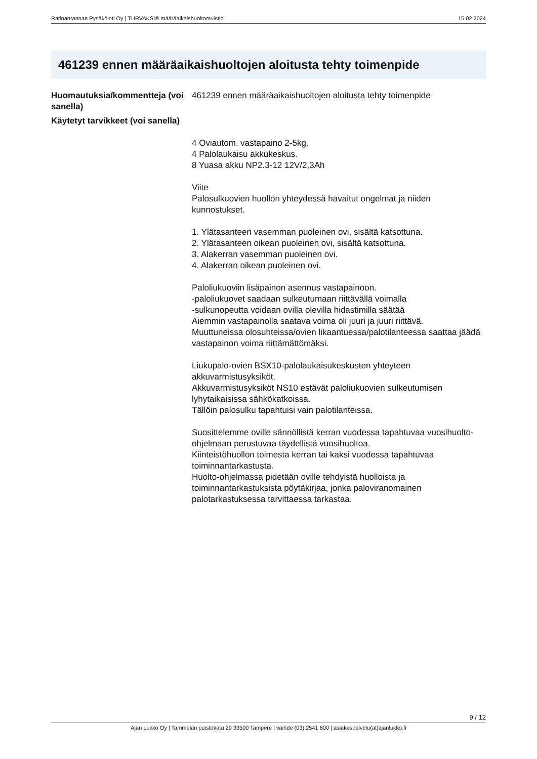Ratinanrannan Pysäköinti Oy | TURVAKSI® määräaikaishuoltomuistio 15.02.2024
461239 ennen määräaikaishuoltojen aloitusta tehty toimenpide
| Huomautuksia/kommentteja (voi sanella) | 461239 ennen määräaikaishuoltojen aloitusta tehty toimenpide |
| Käytetyt tarvikkeet (voi sanella) | 4 Oviautom. vastapaino 2-5kg. 4 Palolaukaisu akkukeskus. 8 Yuasa akku NP2.3-12 12V/2,3Ah Viite Palosulkuovien huollon yhteydessä havaitut ongelmat ja niiden kunnostukset. 1. Ylätasanteen vasemman puoleinen ovi, sisältä katsottuna. 2. Ylätasanteen oikean puoleinen ovi, sisältä katsottuna. 3. Alakerran vasemman puoleinen ovi. 4. Alakerran oikean puoleinen ovi. Paloliukuoviin lisäpainon asennus vastapainoon. -paloliukuovet saadaan sulkeutumaan riittävällä voimalla -sulkunopeutta voidaan ovilla olevilla hidastimilla säätää Aiemmin vastapainolla saatava voima oli juuri ja juuri riittävä. Muuttuneissa olosuhteissa/ovien likaantuessa/palotilanteessa saattaa jäädä vastapainon voima riittämättömäksi. Liukupalo-ovien BSX10-palolaukaisukeskusten yhteyteen akkuvarmistusyksiköt. Akkuvarmistusyksiköt NS10 estävät paloliukuovien sulkeutumisen lyhytaikaisissa sähkökatkoissa. Tällöin palosulku tapahtuisi vain palotilanteissa. Suosittelemme oville sännöllistä kerran vuodessa tapahtuvaa vuosihuolto-ohjelmaan perustuvaa täydellistä vuosihuoltoa. Kiinteistöhuollon toimesta kerran tai kaksi vuodessa tapahtuvaa toiminnantarkastusta. Huolto-ohjelmassa pidetään oville tehdyistä huolloista ja toiminnantarkastuksista pöytäkirjaa, jonka paloviranomainen palotarkastuksessa tarvittaessa tarkastaa. |
9 / 12
Ajan Lukko Oy | Tammelan puistokatu 29 33500 Tampere | vaihde (03) 2541 600 | asiakaspalvelu(at)ajanlukko.fi